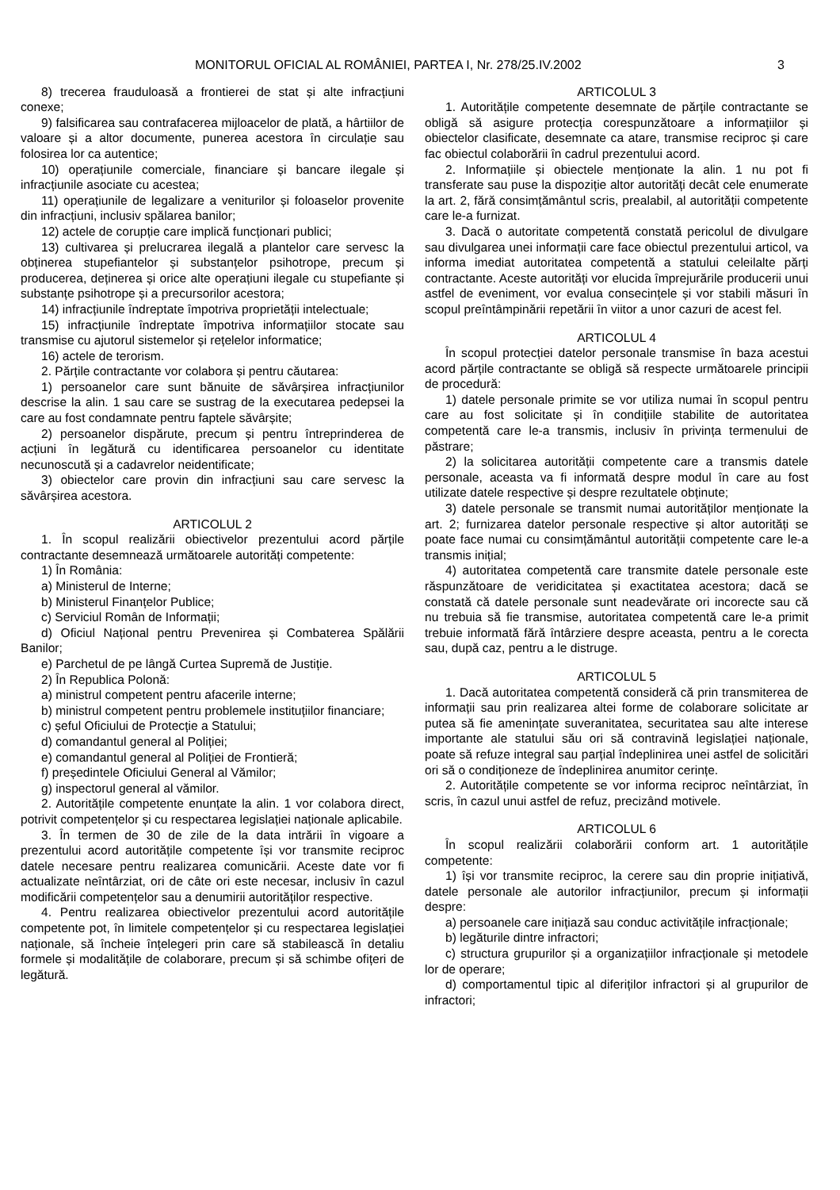MONITORUL OFICIAL AL ROMÂNIEI, PARTEA I, Nr. 278/25.IV.2002 3
8) trecerea frauduloasă a frontierei de stat și alte infracțiuni conexe;
9) falsificarea sau contrafacerea mijloacelor de plată, a hârtiilor de valoare și a altor documente, punerea acestora în circulație sau folosirea lor ca autentice;
10) operațiunile comerciale, financiare și bancare ilegale și infracțiunile asociate cu acestea;
11) operațiunile de legalizare a veniturilor și foloaselor provenite din infracțiuni, inclusiv spălarea banilor;
12) actele de corupție care implică funcționari publici;
13) cultivarea și prelucrarea ilegală a plantelor care servesc la obținerea stupefiantelor și substanțelor psihotrope, precum și producerea, deținerea și orice alte operațiuni ilegale cu stupefiante și substanțe psihotrope și a precursorilor acestora;
14) infracțiunile îndreptate împotriva proprietății intelectuale;
15) infracțiunile îndreptate împotriva informațiilor stocate sau transmise cu ajutorul sistemelor și rețelelor informatice;
16) actele de terorism.
2. Părțile contractante vor colabora și pentru căutarea:
1) persoanelor care sunt bănuite de săvârșirea infracțiunilor descrise la alin. 1 sau care se sustrag de la executarea pedepsei la care au fost condamnate pentru faptele săvârșite;
2) persoanelor dispărute, precum și pentru întreprinderea de acțiuni în legătură cu identificarea persoanelor cu identitate necunoscută și a cadavrelor neidentificate;
3) obiectelor care provin din infracțiuni sau care servesc la săvârșirea acestora.
ARTICOLUL 2
1. În scopul realizării obiectivelor prezentului acord părțile contractante desemnează următoarele autorități competente:
1) În România:
a) Ministerul de Interne;
b) Ministerul Finanțelor Publice;
c) Serviciul Român de Informații;
d) Oficiul Național pentru Prevenirea și Combaterea Spălării Banilor;
e) Parchetul de pe lângă Curtea Supremă de Justiție.
2) În Republica Polonă:
a) ministrul competent pentru afacerile interne;
b) ministrul competent pentru problemele instituțiilor financiare;
c) șeful Oficiului de Protecție a Statului;
d) comandantul general al Poliției;
e) comandantul general al Poliției de Frontieră;
f) președintele Oficiului General al Vămilor;
g) inspectorul general al vămilor.
2. Autoritățile competente enunțate la alin. 1 vor colabora direct, potrivit competențelor și cu respectarea legislației naționale aplicabile.
3. În termen de 30 de zile de la data intrării în vigoare a prezentului acord autoritățile competente își vor transmite reciproc datele necesare pentru realizarea comunicării. Aceste date vor fi actualizate neîntârziat, ori de câte ori este necesar, inclusiv în cazul modificării competențelor sau a denumirii autorităților respective.
4. Pentru realizarea obiectivelor prezentului acord autoritățile competente pot, în limitele competențelor și cu respectarea legislației naționale, să încheie înțelegeri prin care să stabilească în detaliu formele și modalitățile de colaborare, precum și să schimbe ofițeri de legătură.
ARTICOLUL 3
1. Autoritățile competente desemnate de părțile contractante se obligă să asigure protecția corespunzătoare a informațiilor și obiectelor clasificate, desemnate ca atare, transmise reciproc și care fac obiectul colaborării în cadrul prezentului acord.
2. Informațiile și obiectele menționate la alin. 1 nu pot fi transferate sau puse la dispoziție altor autorități decât cele enumerate la art. 2, fără consimțământul scris, prealabil, al autorității competente care le-a furnizat.
3. Dacă o autoritate competentă constată pericolul de divulgare sau divulgarea unei informații care face obiectul prezentului articol, va informa imediat autoritatea competentă a statului celeilalte părți contractante. Aceste autorități vor elucida împrejurările producerii unui astfel de eveniment, vor evalua consecințele și vor stabili măsuri în scopul preîntâmpinării repetării în viitor a unor cazuri de acest fel.
ARTICOLUL 4
În scopul protecției datelor personale transmise în baza acestui acord părțile contractante se obligă să respecte următoarele principii de procedură:
1) datele personale primite se vor utiliza numai în scopul pentru care au fost solicitate și în condițiile stabilite de autoritatea competentă care le-a transmis, inclusiv în privința termenului de păstrare;
2) la solicitarea autorității competente care a transmis datele personale, aceasta va fi informată despre modul în care au fost utilizate datele respective și despre rezultatele obținute;
3) datele personale se transmit numai autorităților menționate la art. 2; furnizarea datelor personale respective și altor autorități se poate face numai cu consimțământul autorității competente care le-a transmis inițial;
4) autoritatea competentă care transmite datele personale este răspunzătoare de veridicitatea și exactitatea acestora; dacă se constată că datele personale sunt neadevărate ori incorecte sau că nu trebuia să fie transmise, autoritatea competentă care le-a primit trebuie informată fără întârziere despre aceasta, pentru a le corecta sau, după caz, pentru a le distruge.
ARTICOLUL 5
1. Dacă autoritatea competentă consideră că prin transmiterea de informații sau prin realizarea altei forme de colaborare solicitate ar putea să fie amenințate suveranitatea, securitatea sau alte interese importante ale statului său ori să contravină legislației naționale, poate să refuze integral sau parțial îndeplinirea unei astfel de solicitări ori să o condiționeze de îndeplinirea anumitor cerințe.
2. Autoritățile competente se vor informa reciproc neîntârziat, în scris, în cazul unui astfel de refuz, precizând motivele.
ARTICOLUL 6
În scopul realizării colaborării conform art. 1 autoritățile competente:
1) își vor transmite reciproc, la cerere sau din proprie inițiativă, datele personale ale autorilor infracțiunilor, precum și informații despre:
a) persoanele care inițiază sau conduc activitățile infracționale;
b) legăturile dintre infractori;
c) structura grupurilor și a organizațiilor infracționale și metodele lor de operare;
d) comportamentul tipic al diferiților infractori și al grupurilor de infractori;